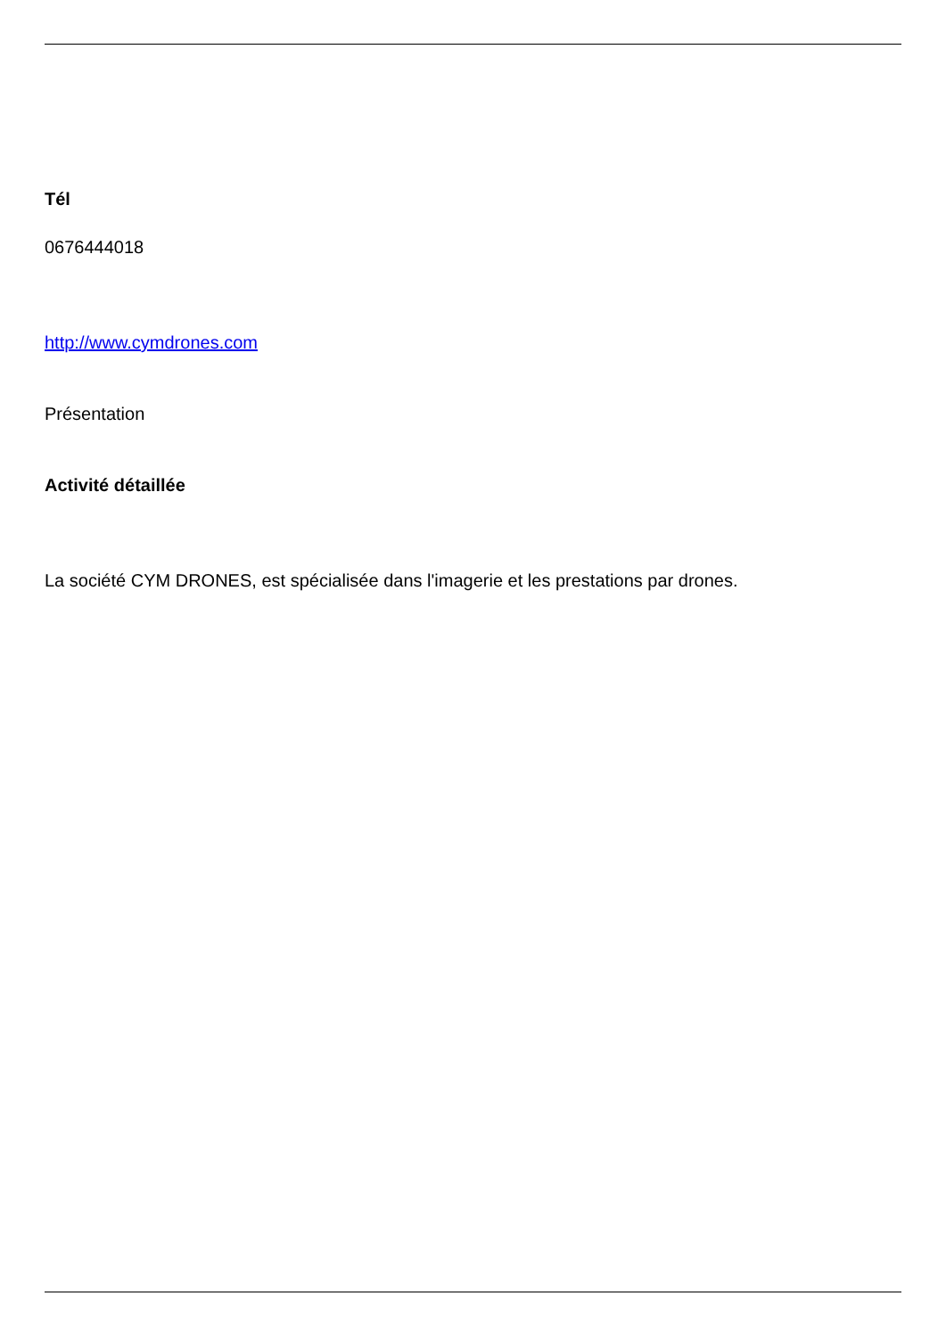Tél
0676444018
http://www.cymdrones.com
Présentation
Activité détaillée
La société CYM DRONES, est spécialisée dans l'imagerie et les prestations par drones.